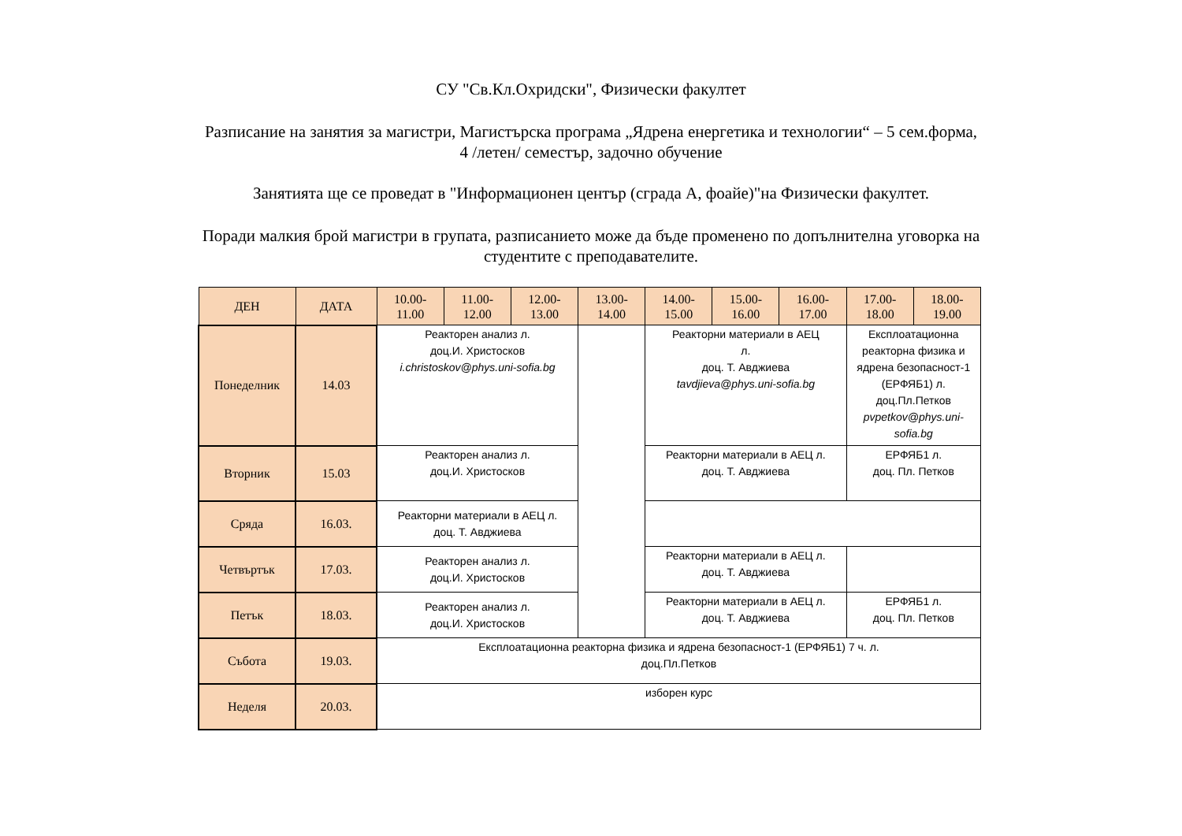СУ "Св.Кл.Охридски", Физически факултет
Разписание на занятия за магистри, Магистърска програма „Ядрена енергетика и технологии“ – 5 сем.форма,
4 /летен/ семестър, задочно обучение
Занятията ще се проведат в "Информационен център (сграда А, фоайе)"на Физически факултет.
Поради малкия брой магистри в групата, разписанието може да бъде променено по допълнителна уговорка на
студентите с преподавателите.
| ДЕН | ДАТА | 10.00- 11.00 | 11.00- 12.00 | 12.00- 13.00 | 13.00- 14.00 | 14.00- 15.00 | 15.00- 16.00 | 16.00- 17.00 | 17.00- 18.00 | 18.00- 19.00 |
| --- | --- | --- | --- | --- | --- | --- | --- | --- | --- | --- |
| Понеделник | 14.03 | Реакторен анализ л. доц.И. Христосков i.christoskov@phys.uni-sofia.bg | | | | Реакторни материали в АЕЦ л. доц. Т. Авджиева tavdjieva@phys.uni-sofia.bg | | | Експлоатационна реакторна физика и ядрена безопасност-1 (ЕРФЯБ1) л. доц.Пл.Петков pvpetkov@phys.uni-sofia.bg | |
| Вторник | 15.03 | Реакторен анализ л. доц.И. Христосков | | | | Реакторни материали в АЕЦ л. доц. Т. Авджиева | | | ЕРФЯБ1 л. доц. Пл. Петков | |
| Сряда | 16.03. | Реакторни материали в АЕЦ л. доц. Т. Авджиева | | | | | | | | |
| Четвъртък | 17.03. | Реакторен анализ л. доц.И. Христосков | | | | Реакторни материали в АЕЦ л. доц. Т. Авджиева | | | | |
| Петък | 18.03. | Реакторен анализ л. доц.И. Христосков | | | | Реакторни материали в АЕЦ л. доц. Т. Авджиева | | | ЕРФЯБ1 л. доц. Пл. Петков | |
| Събота | 19.03. | Експлоатационна реакторна физика и ядрена безопасност-1 (ЕРФЯБ1) 7 ч. л. доц.Пл.Петков | | | | | | | | |
| Неделя | 20.03. | изборен курс | | | | | | | | |